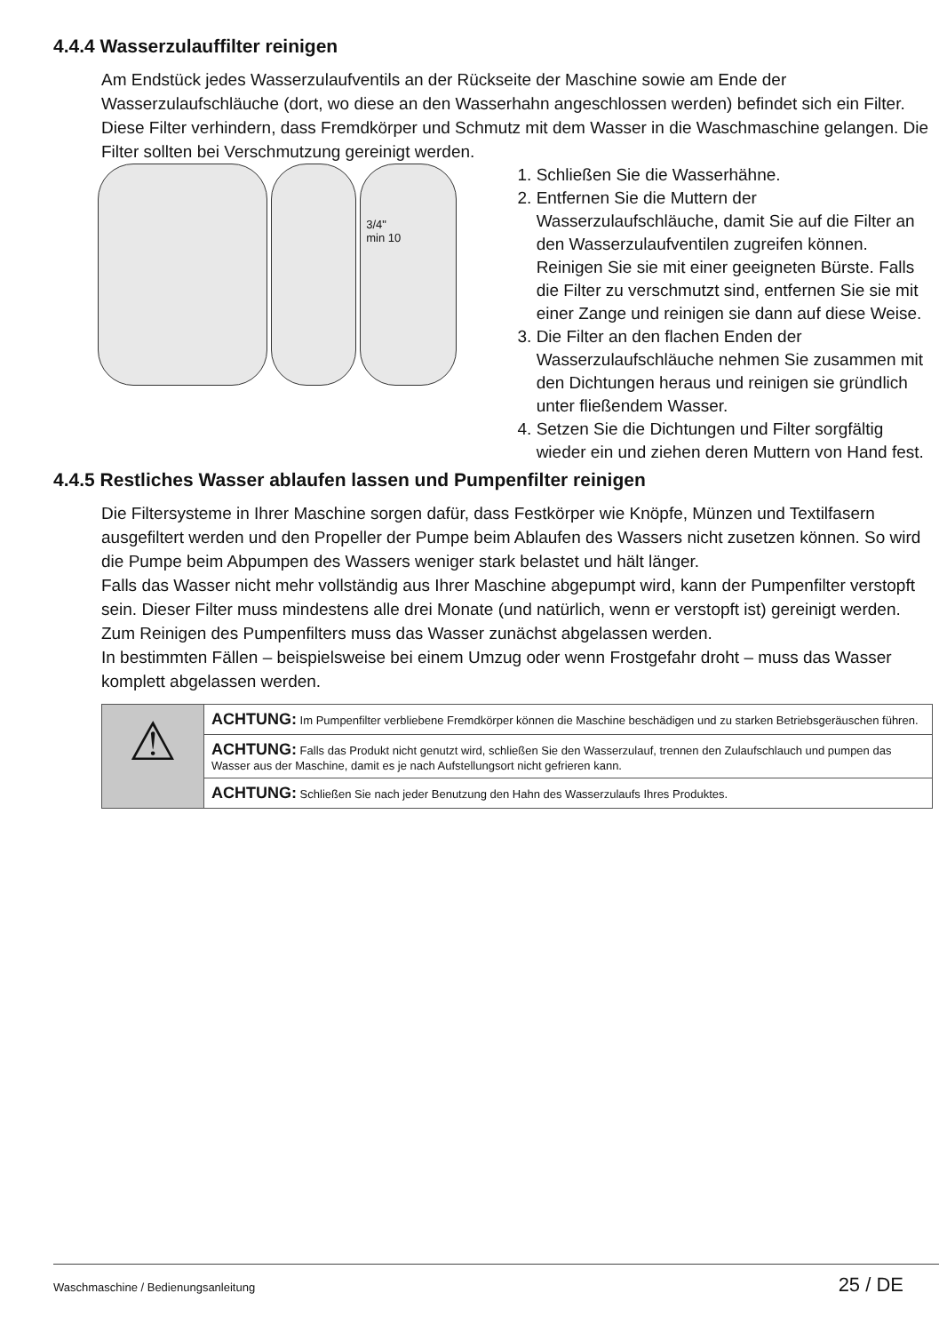4.4.4 Wasserzulauffilter reinigen
Am Endstück jedes Wasserzulaufventils an der Rückseite der Maschine sowie am Ende der Wasserzulaufschläuche (dort, wo diese an den Wasserhahn angeschlossen werden) befindet sich ein Filter. Diese Filter verhindern, dass Fremdkörper und Schmutz mit dem Wasser in die Waschmaschine gelangen. Die Filter sollten bei Verschmutzung gereinigt werden.
3/4"
min 10
1. Schließen Sie die Wasserhähne.
2. Entfernen Sie die Muttern der Wasserzulaufschläuche, damit Sie auf die Filter an den Wasserzulaufventilen zugreifen können. Reinigen Sie sie mit einer geeigneten Bürste. Falls die Filter zu verschmutzt sind, entfernen Sie sie mit einer Zange und reinigen sie dann auf diese Weise.
3. Die Filter an den flachen Enden der Wasserzulaufschläuche nehmen Sie zusammen mit den Dichtungen heraus und reinigen sie gründlich unter fließendem Wasser.
4. Setzen Sie die Dichtungen und Filter sorgfältig wieder ein und ziehen deren Muttern von Hand fest.
4.4.5 Restliches Wasser ablaufen lassen und Pumpenfilter reinigen
Die Filtersysteme in Ihrer Maschine sorgen dafür, dass Festkörper wie Knöpfe, Münzen und Textilfasern ausgefiltert werden und den Propeller der Pumpe beim Ablaufen des Wassers nicht zusetzen können. So wird die Pumpe beim Abpumpen des Wassers weniger stark belastet und hält länger.
Falls das Wasser nicht mehr vollständig aus Ihrer Maschine abgepumpt wird, kann der Pumpenfilter verstopft sein. Dieser Filter muss mindestens alle drei Monate (und natürlich, wenn er verstopft ist) gereinigt werden. Zum Reinigen des Pumpenfilters muss das Wasser zunächst abgelassen werden.
In bestimmten Fällen – beispielsweise bei einem Umzug oder wenn Frostgefahr droht – muss das Wasser komplett abgelassen werden.
| ⚠ | ACHTUNG: Im Pumpenfilter verbliebene Fremdkörper können die Maschine beschädigen und zu starken Betriebsgeräuschen führen. |
| | ACHTUNG: Falls das Produkt nicht genutzt wird, schließen Sie den Wasserzulauf, trennen den Zulaufschlauch und pumpen das Wasser aus der Maschine, damit es je nach Aufstellungsort nicht gefrieren kann. |
| | ACHTUNG: Schließen Sie nach jeder Benutzung den Hahn des Wasserzulaufs Ihres Produktes. |
Waschmaschine / Bedienungsanleitung 25 / DE